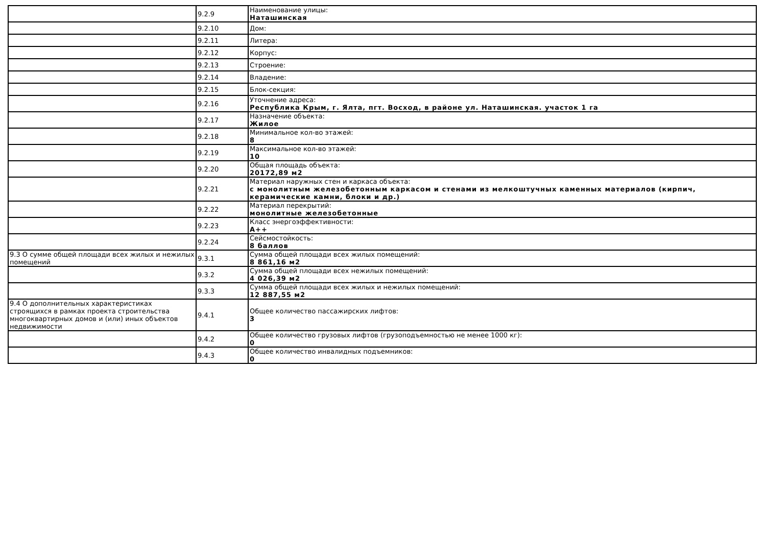| | 9.2.9 | Наименование улицы: Наташинская |
| | 9.2.10 | Дом: |
| | 9.2.11 | Литера: |
| | 9.2.12 | Корпус: |
| | 9.2.13 | Строение: |
| | 9.2.14 | Владение: |
| | 9.2.15 | Блок-секция: |
| | 9.2.16 | Уточнение адреса: Республика Крым, г. Ялта, пгт. Восход, в районе ул. Наташинская. участок 1 га |
| | 9.2.17 | Назначение объекта: Жилое |
| | 9.2.18 | Минимальное кол-во этажей: 8 |
| | 9.2.19 | Максимальное кол-во этажей: 10 |
| | 9.2.20 | Общая площадь объекта: 20172,89 м2 |
| | 9.2.21 | Материал наружных стен и каркаса объекта: с монолитным железобетонным каркасом и стенами из мелкоштучных каменных материалов (кирпич, керамические камни, блоки и др.) |
| | 9.2.22 | Материал перекрытий: монолитные железобетонные |
| | 9.2.23 | Класс энергоэффективности: A++ |
| | 9.2.24 | Сейсмостойкость: 8 баллов |
| 9.3 О сумме общей площади всех жилых и нежилых помещений | 9.3.1 | Сумма общей площади всех жилых помещений: 8 861,16 м2 |
| | 9.3.2 | Сумма общей площади всех нежилых помещений: 4 026,39 м2 |
| | 9.3.3 | Сумма общей площади всех жилых и нежилых помещений: 12 887,55 м2 |
| 9.4 О дополнительных характеристиках строящихся в рамках проекта строительства многоквартирных домов и (или) иных объектов недвижимости | 9.4.1 | Общее количество пассажирских лифтов: 3 |
| | 9.4.2 | Общее количество грузовых лифтов (грузоподъемностью не менее 1000 кг): 0 |
| | 9.4.3 | Общее количество инвалидных подъемников: 0 |